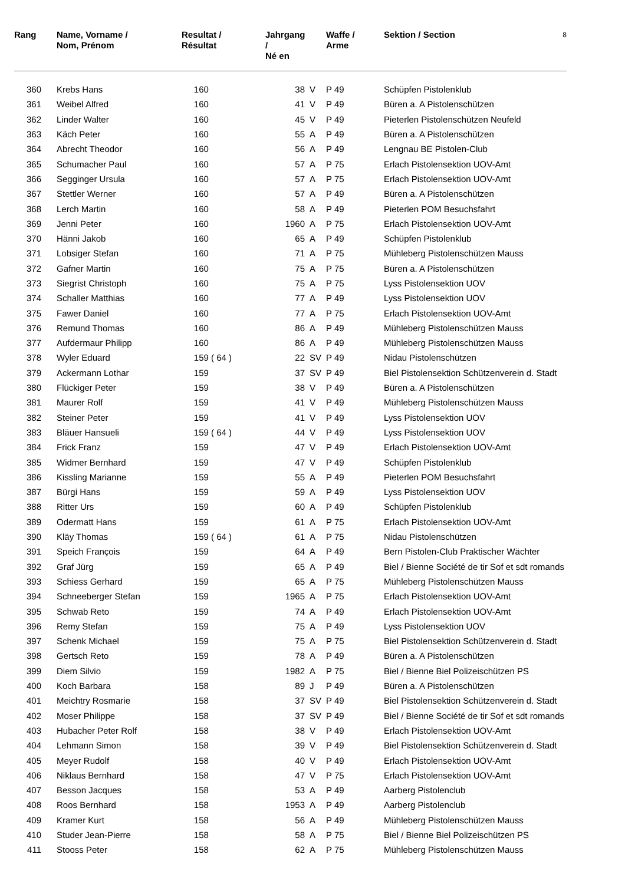| Rang | Name, Vorname / Nom, Prénom | Resultat / Résultat | Jahrgang / Né en | | Waffe / Arme | Sektion / Section | 8 |
| --- | --- | --- | --- | --- | --- | --- | --- |
| 360 | Krebs Hans | 160 | 38 | V | P 49 | Schüpfen Pistolenklub | |
| 361 | Weibel Alfred | 160 | 41 | V | P 49 | Büren a. A Pistolenschützen | |
| 362 | Linder Walter | 160 | 45 | V | P 49 | Pieterlen Pistolenschützen Neufeld | |
| 363 | Käch Peter | 160 | 55 | A | P 49 | Büren a. A Pistolenschützen | |
| 364 | Abrecht Theodor | 160 | 56 | A | P 49 | Lengnau BE Pistolen-Club | |
| 365 | Schumacher Paul | 160 | 57 | A | P 75 | Erlach Pistolensektion UOV-Amt | |
| 366 | Segginger Ursula | 160 | 57 | A | P 75 | Erlach Pistolensektion UOV-Amt | |
| 367 | Stettler Werner | 160 | 57 | A | P 49 | Büren a. A Pistolenschützen | |
| 368 | Lerch Martin | 160 | 58 | A | P 49 | Pieterlen POM Besuchsfahrt | |
| 369 | Jenni Peter | 160 | 1960 | A | P 75 | Erlach Pistolensektion UOV-Amt | |
| 370 | Hänni Jakob | 160 | 65 | A | P 49 | Schüpfen Pistolenklub | |
| 371 | Lobsiger Stefan | 160 | 71 | A | P 75 | Mühleberg Pistolenschützen Mauss | |
| 372 | Gafner Martin | 160 | 75 | A | P 75 | Büren a. A Pistolenschützen | |
| 373 | Siegrist Christoph | 160 | 75 | A | P 75 | Lyss Pistolensektion UOV | |
| 374 | Schaller Matthias | 160 | 77 | A | P 49 | Lyss Pistolensektion UOV | |
| 375 | Fawer Daniel | 160 | 77 | A | P 75 | Erlach Pistolensektion UOV-Amt | |
| 376 | Remund Thomas | 160 | 86 | A | P 49 | Mühleberg Pistolenschützen Mauss | |
| 377 | Aufdermaur Philipp | 160 | 86 | A | P 49 | Mühleberg Pistolenschützen Mauss | |
| 378 | Wyler Eduard | 159 ( 64 ) | 22 | SV | P 49 | Nidau Pistolenschützen | |
| 379 | Ackermann Lothar | 159 | 37 | SV | P 49 | Biel Pistolensektion Schützenverein d. Stadt | |
| 380 | Flückiger Peter | 159 | 38 | V | P 49 | Büren a. A Pistolenschützen | |
| 381 | Maurer Rolf | 159 | 41 | V | P 49 | Mühleberg Pistolenschützen Mauss | |
| 382 | Steiner Peter | 159 | 41 | V | P 49 | Lyss Pistolensektion UOV | |
| 383 | Bläuer Hansueli | 159 ( 64 ) | 44 | V | P 49 | Lyss Pistolensektion UOV | |
| 384 | Frick Franz | 159 | 47 | V | P 49 | Erlach Pistolensektion UOV-Amt | |
| 385 | Widmer Bernhard | 159 | 47 | V | P 49 | Schüpfen Pistolenklub | |
| 386 | Kissling Marianne | 159 | 55 | A | P 49 | Pieterlen POM Besuchsfahrt | |
| 387 | Bürgi Hans | 159 | 59 | A | P 49 | Lyss Pistolensektion UOV | |
| 388 | Ritter Urs | 159 | 60 | A | P 49 | Schüpfen Pistolenklub | |
| 389 | Odermatt Hans | 159 | 61 | A | P 75 | Erlach Pistolensektion UOV-Amt | |
| 390 | Kläy Thomas | 159 ( 64 ) | 61 | A | P 75 | Nidau Pistolenschützen | |
| 391 | Speich François | 159 | 64 | A | P 49 | Bern Pistolen-Club Praktischer Wächter | |
| 392 | Graf Jürg | 159 | 65 | A | P 49 | Biel / Bienne Société de tir Sof et sdt romands | |
| 393 | Schiess Gerhard | 159 | 65 | A | P 75 | Mühleberg Pistolenschützen Mauss | |
| 394 | Schneeberger Stefan | 159 | 1965 | A | P 75 | Erlach Pistolensektion UOV-Amt | |
| 395 | Schwab Reto | 159 | 74 | A | P 49 | Erlach Pistolensektion UOV-Amt | |
| 396 | Remy Stefan | 159 | 75 | A | P 49 | Lyss Pistolensektion UOV | |
| 397 | Schenk Michael | 159 | 75 | A | P 75 | Biel Pistolensektion Schützenverein d. Stadt | |
| 398 | Gertsch Reto | 159 | 78 | A | P 49 | Büren a. A Pistolenschützen | |
| 399 | Diem Silvio | 159 | 1982 | A | P 75 | Biel / Bienne Biel Polizeischützen PS | |
| 400 | Koch Barbara | 158 | 89 | J | P 49 | Büren a. A Pistolenschützen | |
| 401 | Meichtry Rosmarie | 158 | 37 | SV | P 49 | Biel Pistolensektion Schützenverein d. Stadt | |
| 402 | Moser Philippe | 158 | 37 | SV | P 49 | Biel / Bienne Société de tir Sof et sdt romands | |
| 403 | Hubacher Peter Rolf | 158 | 38 | V | P 49 | Erlach Pistolensektion UOV-Amt | |
| 404 | Lehmann Simon | 158 | 39 | V | P 49 | Biel Pistolensektion Schützenverein d. Stadt | |
| 405 | Meyer Rudolf | 158 | 40 | V | P 49 | Erlach Pistolensektion UOV-Amt | |
| 406 | Niklaus Bernhard | 158 | 47 | V | P 75 | Erlach Pistolensektion UOV-Amt | |
| 407 | Besson Jacques | 158 | 53 | A | P 49 | Aarberg Pistolenclub | |
| 408 | Roos Bernhard | 158 | 1953 | A | P 49 | Aarberg Pistolenclub | |
| 409 | Kramer Kurt | 158 | 56 | A | P 49 | Mühleberg Pistolenschützen Mauss | |
| 410 | Studer Jean-Pierre | 158 | 58 | A | P 75 | Biel / Bienne Biel Polizeischützen PS | |
| 411 | Stooss Peter | 158 | 62 | A | P 75 | Mühleberg Pistolenschützen Mauss | |